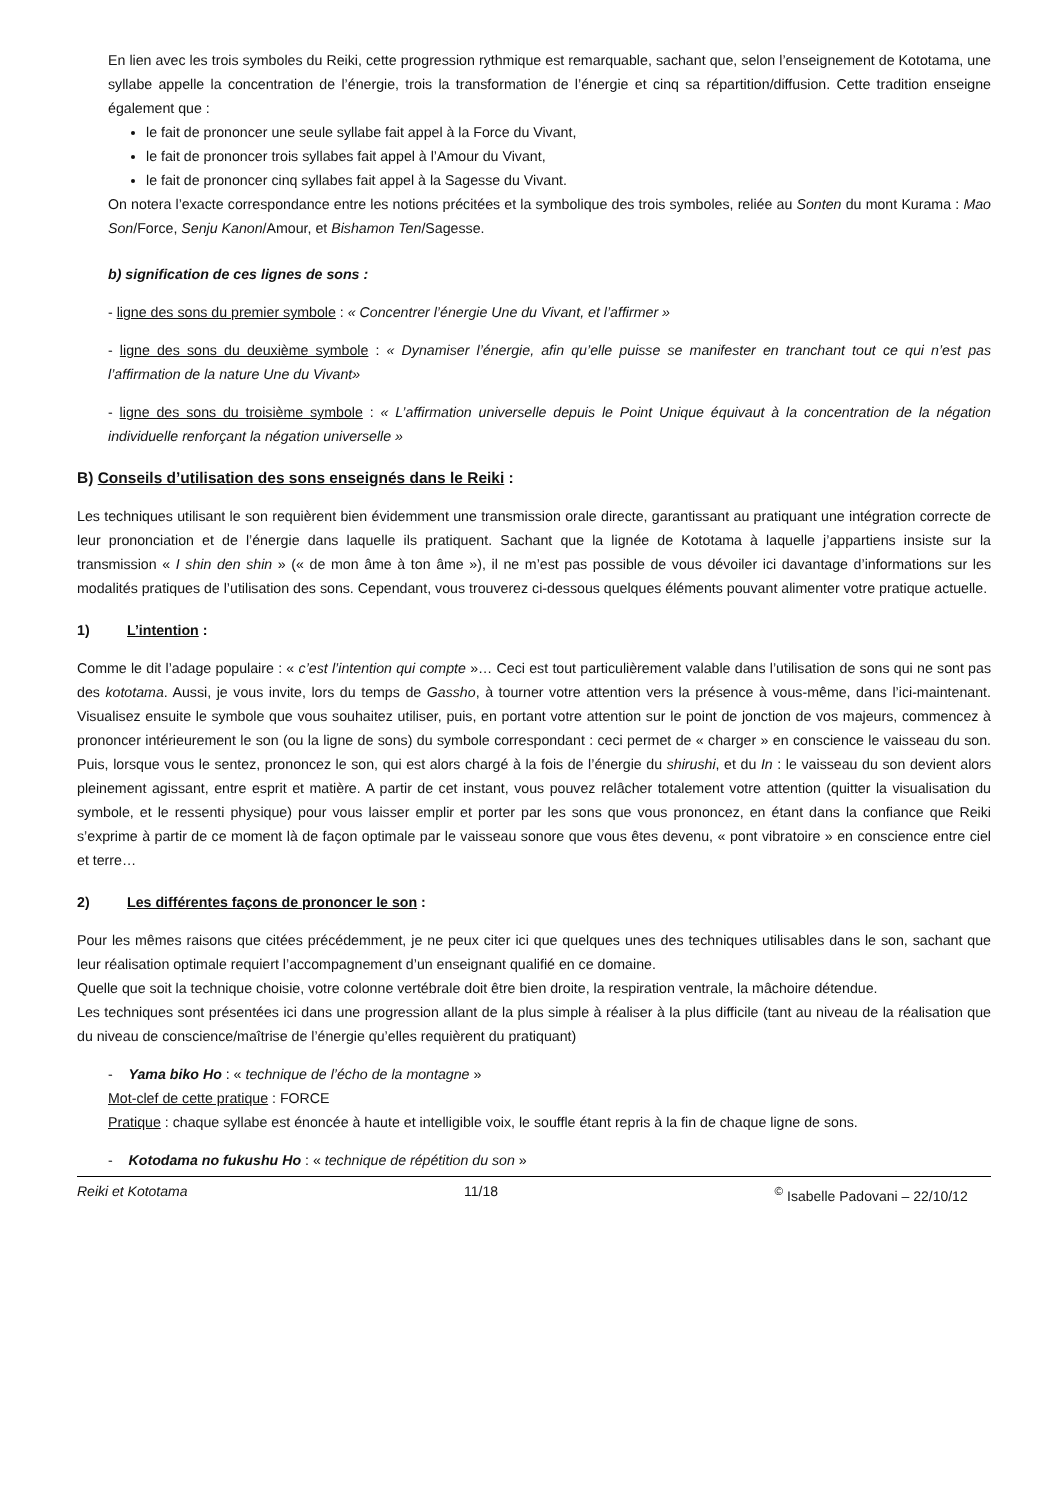En lien avec les trois symboles du Reiki, cette progression rythmique est remarquable, sachant que, selon l’enseignement de Kototama, une syllabe appelle la concentration de l’énergie, trois la transformation de l’énergie et cinq sa répartition/diffusion. Cette tradition enseigne également que :
le fait de prononcer une seule syllabe fait appel à la Force du Vivant,
le fait de prononcer trois syllabes fait appel à l’Amour du Vivant,
le fait de prononcer cinq syllabes fait appel à la Sagesse du Vivant.
On notera l’exacte correspondance entre les notions précitées et la symbolique des trois symboles, reliée au Sonten du mont Kurama : Mao Son/Force, Senju Kanon/Amour, et Bishamon Ten/Sagesse.
b) signification de ces lignes de sons :
- ligne des sons du premier symbole : « Concentrer l’énergie Une du Vivant, et l’affirmer »
- ligne des sons du deuxième symbole : « Dynamiser l’énergie, afin qu’elle puisse se manifester en tranchant tout ce qui n’est pas l’affirmation de la nature Une du Vivant»
- ligne des sons du troisième symbole : « L’affirmation universelle depuis le Point Unique équivaut à la concentration de la négation individuelle renforçant la négation universelle »
B) Conseils d’utilisation des sons enseignés dans le Reiki :
Les techniques utilisant le son requièrent bien évidemment une transmission orale directe, garantissant au pratiquant une intégration correcte de leur prononciation et de l’énergie dans laquelle ils pratiquent. Sachant que la lignée de Kototama à laquelle j’appartiens insiste sur la transmission « I shin den shin » (« de mon âme à ton âme »), il ne m’est pas possible de vous dévoiler ici davantage d’informations sur les modalités pratiques de l’utilisation des sons. Cependant, vous trouverez ci-dessous quelques éléments pouvant alimenter votre pratique actuelle.
1) L’intention :
Comme le dit l’adage populaire : « c’est l’intention qui compte »… Ceci est tout particulièrement valable dans l’utilisation de sons qui ne sont pas des kototama. Aussi, je vous invite, lors du temps de Gassho, à tourner votre attention vers la présence à vous-même, dans l’ici-maintenant. Visualisez ensuite le symbole que vous souhaitez utiliser, puis, en portant votre attention sur le point de jonction de vos majeurs, commencez à prononcer intérieurement le son (ou la ligne de sons) du symbole correspondant : ceci permet de « charger » en conscience le vaisseau du son. Puis, lorsque vous le sentez, prononcez le son, qui est alors chargé à la fois de l’énergie du shirushi, et du In : le vaisseau du son devient alors pleinement agissant, entre esprit et matière. A partir de cet instant, vous pouvez relâcher totalement votre attention (quitter la visualisation du symbole, et le ressenti physique) pour vous laisser emplir et porter par les sons que vous prononcez, en étant dans la confiance que Reiki s’exprime à partir de ce moment là de façon optimale par le vaisseau sonore que vous êtes devenu, « pont vibratoire » en conscience entre ciel et terre…
2) Les différentes façons de prononcer le son :
Pour les mêmes raisons que citées précédemment, je ne peux citer ici que quelques unes des techniques utilisables dans le son, sachant que leur réalisation optimale requiert l’accompagnement d’un enseignant qualifié en ce domaine.
Quelle que soit la technique choisie, votre colonne vertébrale doit être bien droite, la respiration ventrale, la mâchoire détendue.
Les techniques sont présentées ici dans une progression allant de la plus simple à réaliser à la plus difficile (tant au niveau de la réalisation que du niveau de conscience/maîtrise de l’énergie qu’elles requièrent du pratiquant)
- Yama biko Ho : « technique de l’écho de la montagne »
Mot-clef de cette pratique : FORCE
Pratique : chaque syllabe est énoncée à haute et intelligible voix, le souffle étant repris à la fin de chaque ligne de sons.
- Kotodama no fukushu Ho : « technique de répétition du son »
Reiki et Kototama 11/18<sup>©</sup> Isabelle Padovani – 22/10/12